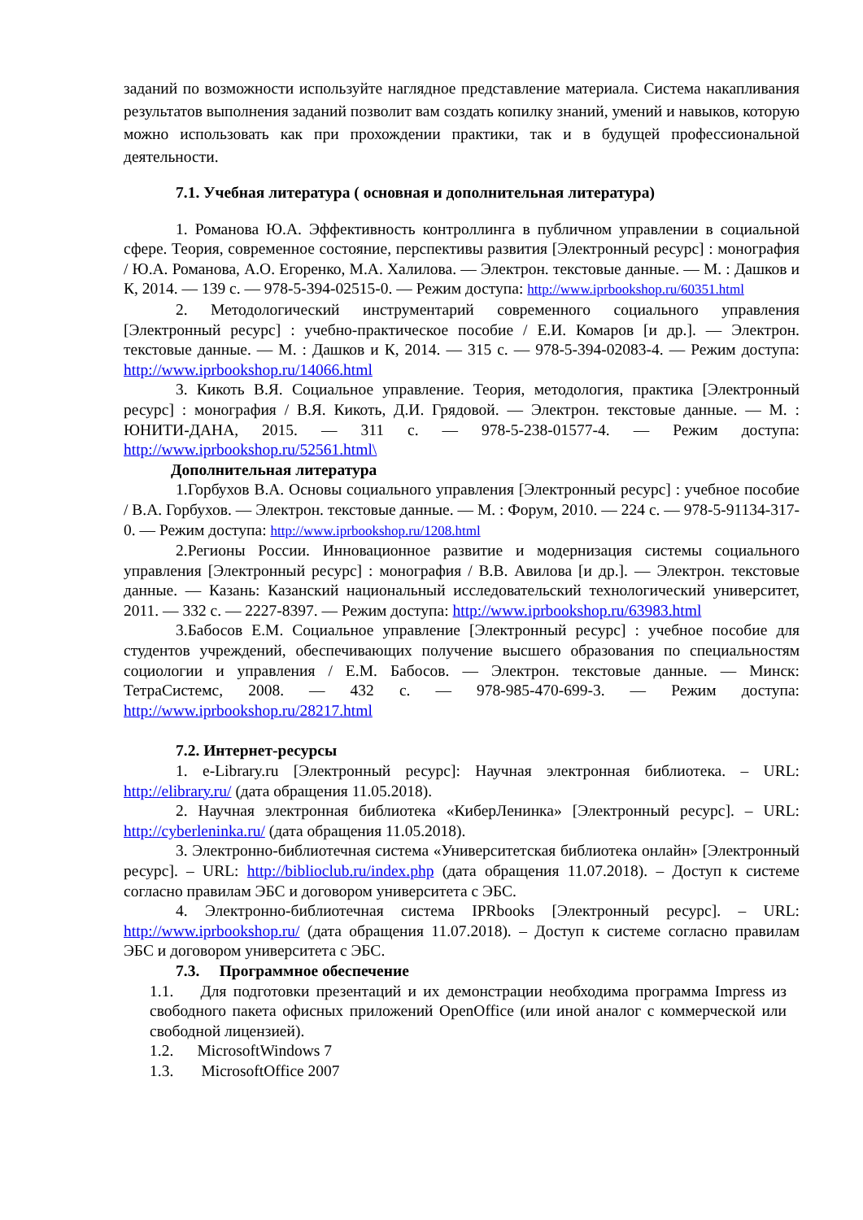заданий по возможности используйте наглядное представление материала. Система накапливания результатов выполнения заданий позволит вам создать копилку знаний, умений и навыков, которую можно использовать как при прохождении практики, так и в будущей профессиональной деятельности.
7.1. Учебная литература ( основная и дополнительная литература)
1. Романова Ю.А. Эффективность контроллинга в публичном управлении в социальной сфере. Теория, современное состояние, перспективы развития [Электронный ресурс] : монография / Ю.А. Романова, А.О. Егоренко, М.А. Халилова. — Электрон. текстовые данные. — М. : Дашков и К, 2014. — 139 c. — 978-5-394-02515-0. — Режим доступа: http://www.iprbookshop.ru/60351.html
2. Методологический инструментарий современного социального управления [Электронный ресурс] : учебно-практическое пособие / Е.И. Комаров [и др.]. — Электрон. текстовые данные. — М. : Дашков и К, 2014. — 315 c. — 978-5-394-02083-4. — Режим доступа: http://www.iprbookshop.ru/14066.html
3. Кикоть В.Я. Социальное управление. Теория, методология, практика [Электронный ресурс] : монография / В.Я. Кикоть, Д.И. Грядовой. — Электрон. текстовые данные. — М. : ЮНИТИ-ДАНА, 2015. — 311 c. — 978-5-238-01577-4. — Режим доступа: http://www.iprbookshop.ru/52561.html\
Дополнительная литература
1.Горбухов В.А. Основы социального управления [Электронный ресурс] : учебное пособие / В.А. Горбухов. — Электрон. текстовые данные. — М. : Форум, 2010. — 224 c. — 978-5-91134-317-0. — Режим доступа: http://www.iprbookshop.ru/1208.html
2.Регионы России. Инновационное развитие и модернизация системы социального управления [Электронный ресурс] : монография / В.В. Авилова [и др.]. — Электрон. текстовые данные. — Казань: Казанский национальный исследовательский технологический университет, 2011. — 332 c. — 2227-8397. — Режим доступа: http://www.iprbookshop.ru/63983.html
3.Бабосов Е.М. Социальное управление [Электронный ресурс] : учебное пособие для студентов учреждений, обеспечивающих получение высшего образования по специальностям социологии и управления / Е.М. Бабосов. — Электрон. текстовые данные. — Минск: ТетраСистемс, 2008. — 432 c. — 978-985-470-699-3. — Режим доступа: http://www.iprbookshop.ru/28217.html
7.2. Интернет-ресурсы
1. e-Library.ru [Электронный ресурс]: Научная электронная библиотека. – URL: http://elibrary.ru/ (дата обращения 11.05.2018).
2. Научная электронная библиотека «КиберЛенинка» [Электронный ресурс]. – URL: http://cyberleninka.ru/ (дата обращения 11.05.2018).
3. Электронно-библиотечная система «Университетская библиотека онлайн» [Электронный ресурс]. – URL: http://biblioclub.ru/index.php (дата обращения 11.07.2018). – Доступ к системе согласно правилам ЭБС и договором университета с ЭБС.
4. Электронно-библиотечная система IPRbooks [Электронный ресурс]. – URL: http://www.iprbookshop.ru/ (дата обращения 11.07.2018). – Доступ к системе согласно правилам ЭБС и договором университета с ЭБС.
7.3. Программное обеспечение
1.1. Для подготовки презентаций и их демонстрации необходима программа Impress из свободного пакета офисных приложений OpenOffice (или иной аналог с коммерческой или свободной лицензией).
1.2. MicrosoftWindows 7
1.3. MicrosoftOffice 2007